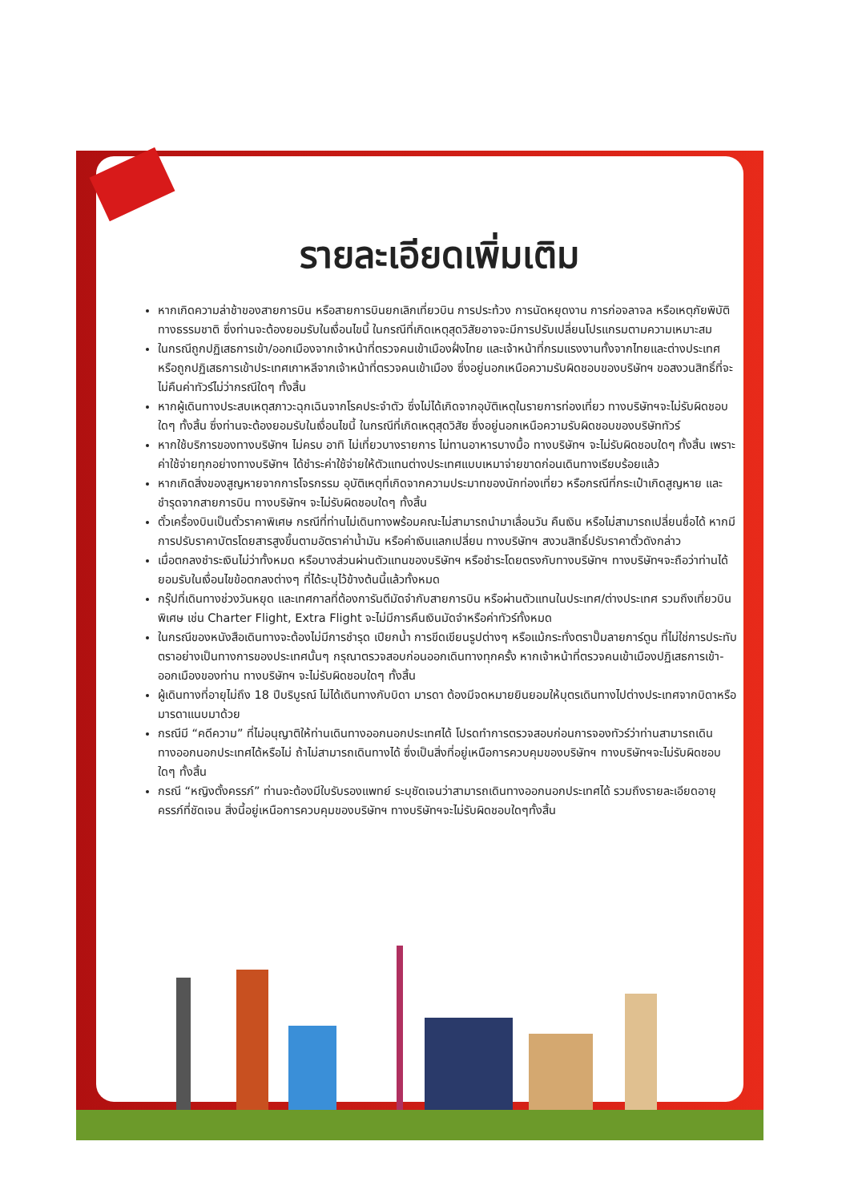รายละเอียดเพิ่มเติม
หากเกิดความล่าช้าของสายการบิน หรือสายการบินยกเลิกเที่ยวบิน การประท้วง การนัดหยุดงาน การก่อจลาจล หรือเหตุภัยพิบัติทางธรรมชาติ ซึ่งท่านจะต้องยอมรับในเงื่อนไขนี้ ในกรณีที่เกิดเหตุสุดวิสัยอาจจะมีการปรับเปลี่ยนโปรแกรมตามความเหมาะสม
ในกรณีถูกปฏิเสธการเข้า/ออกเมืองจากเจ้าหน้าที่ตรวจคนเข้าเมืองฝั่งไทย และเจ้าหน้าที่กรมแรงงานทั้งจากไทยและต่างประเทศ หรือถูกปฏิเสธการเข้าประเทศเกาหลีจากเจ้าหน้าที่ตรวจคนเข้าเมือง ซึ่งอยู่นอกเหนือความรับผิดชอบของบริษัทฯ ขอสงวนสิทธิ์ที่จะไม่คืนค่าทัวร์ไม่ว่ากรณีใดๆ ทั้งสิ้น
หากผู้เดินทางประสบเหตุสภาวะฉุกเฉินจากโรคประจำตัว ซึ่งไม่ได้เกิดจากอุบัติเหตุในรายการท่องเที่ยว ทางบริษัทฯจะไม่รับผิดชอบใดๆ ทั้งสิ้น ซึ่งท่านจะต้องยอมรับในเงื่อนไขนี้ ในกรณีที่เกิดเหตุสุดวิสัย ซึ่งอยู่นอกเหนือความรับผิดชอบของบริษัททัวร์
หากใช้บริการของทางบริษัทฯ ไม่ครบ อาทิ ไม่เที่ยวบางรายการ ไม่ทานอาหารบางมื้อ ทางบริษัทฯ จะไม่รับผิดชอบใดๆ ทั้งสิ้น เพราะค่าใช้จ่ายทุกอย่างทางบริษัทฯ ได้ชำระค่าใช้จ่ายให้ตัวแทนต่างประเทศแบบเหมาจ่ายขาดก่อนเดินทางเรียบร้อยแล้ว
หากเกิดสิ่งของสูญหายจากการโจรกรรม อุบัติเหตุที่เกิดจากความประมาทของนักท่องเที่ยว หรือกรณีที่กระเป๋าเกิดสูญหาย และชำรุดจากสายการบิน ทางบริษัทฯ จะไม่รับผิดชอบใดๆ ทั้งสิ้น
ตั๋วเครื่องบินเป็นตั๋วราคาพิเศษ กรณีที่ท่านไม่เดินทางพร้อมคณะไม่สามารถนำมาเลื่อนวัน คืนเงิน หรือไม่สามารถเปลี่ยนชื่อได้ หากมีการปรับราคาบัตรโดยสารสูงขึ้นตามอัตราค่าน้ำมัน หรือค่าเงินแลกเปลี่ยน ทางบริษัทฯ สงวนสิทธิ์ปรับราคาตั๋วดังกล่าว
เมื่อตกลงชำระเงินไม่ว่าทั้งหมด หรือบางส่วนผ่านตัวแทนของบริษัทฯ หรือชำระโดยตรงกับทางบริษัทฯ ทางบริษัทฯจะถือว่าท่านได้ยอมรับในเงื่อนไขข้อตกลงต่างๆ ที่ได้ระบุไว้ข้างต้นนี้แล้วทั้งหมด
กรุ๊ปที่เดินทางช่วงวันหยุด และเทศกาลที่ต้องการันตีมัดจำกับสายการบิน หรือผ่านตัวแทนในประเทศ/ต่างประเทศ รวมถึงเที่ยวบินพิเศษ เช่น Charter Flight, Extra Flight จะไม่มีการคืนเงินมัดจำหรือค่าทัวร์ทั้งหมด
ในกรณีของหนังสือเดินทางจะต้องไม่มีการชำรุด เปียกน้ำ การขีดเขียนรูปต่างๆ หรือแม้กระทั่งตราปั๊มลายการ์ตูน ที่ไม่ใช่การประทับตราอย่างเป็นทางการของประเทศนั้นๆ กรุณาตรวจสอบก่อนออกเดินทางทุกครั้ง หากเจ้าหน้าที่ตรวจคนเข้าเมืองปฏิเสธการเข้า-ออกเมืองของท่าน ทางบริษัทฯ จะไม่รับผิดชอบใดๆ ทั้งสิ้น
ผู้เดินทางที่อายุไม่ถึง 18 ปีบริบูรณ์ ไม่ได้เดินทางกับบิดา มารดา ต้องมีจดหมายยินยอมให้บุตรเดินทางไปต่างประเทศจากบิดาหรือมารดาแนบมาด้วย
กรณีมี “คดีความ” ที่ไม่อนุญาติให้ท่านเดินทางออกนอกประเทศได้ โปรดทำการตรวจสอบก่อนการจองทัวร์ว่าท่านสามารถเดินทางออกนอกประเทศได้หรือไม่ ถ้าไม่สามารถเดินทางได้ ซึ่งเป็นสิ่งที่อยู่เหนือการควบคุมของบริษัทฯ ทางบริษัทฯจะไม่รับผิดชอบใดๆ ทั้งสิ้น
กรณี “หญิงตั้งครรภ์” ท่านจะต้องมีใบรับรองแพทย์ ระบุชัดเจนว่าสามารถเดินทางออกนอกประเทศได้ รวมถึงรายละเอียดอายุครรภ์ที่ชัดเจน สิ่งนี้อยู่เหนือการควบคุมของบริษัทฯ ทางบริษัทฯจะไม่รับผิดชอบใดๆทั้งสิ้น